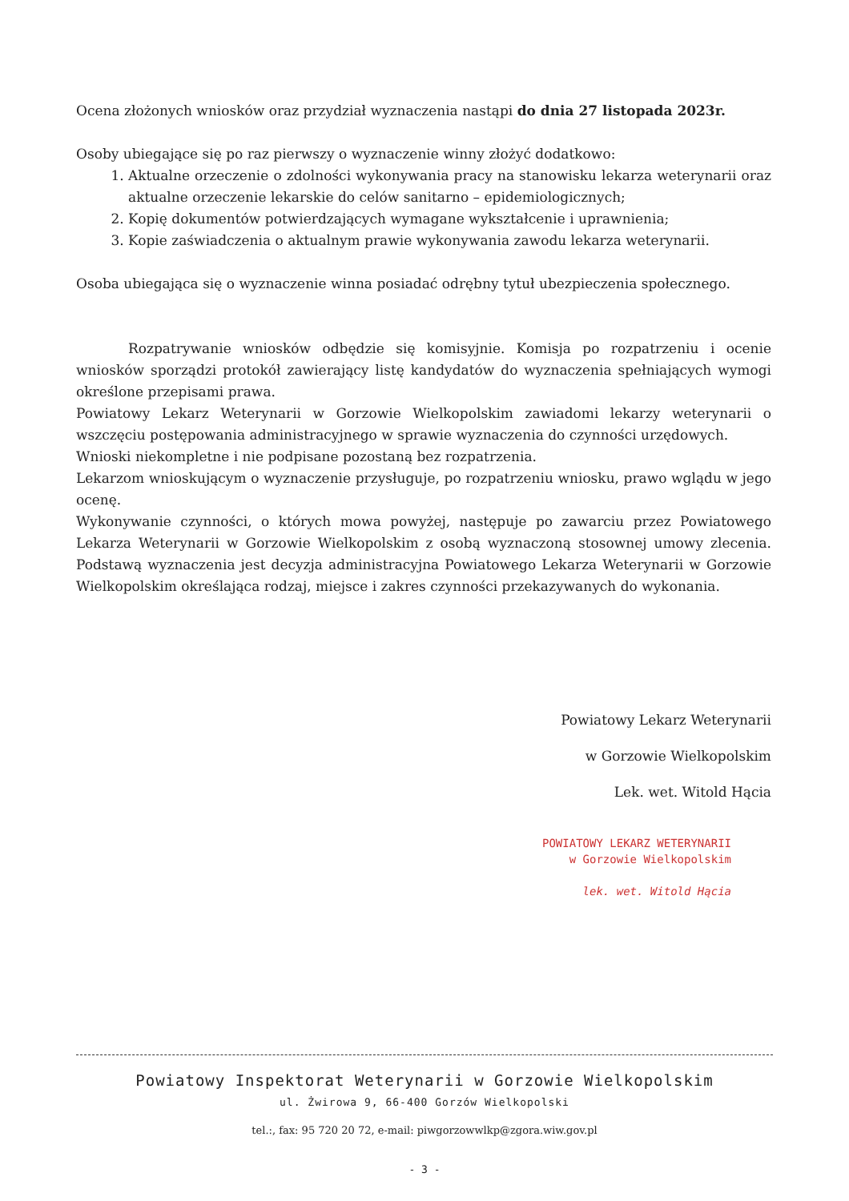Ocena złożonych wniosków oraz przydział wyznaczenia nastąpi do dnia 27 listopada 2023r.
Osoby ubiegające się po raz pierwszy o wyznaczenie winny złożyć dodatkowo:
1. Aktualne orzeczenie o zdolności wykonywania pracy na stanowisku lekarza weterynarii oraz aktualne orzeczenie lekarskie do celów sanitarno – epidemiologicznych;
2. Kopię dokumentów potwierdzających wymagane wykształcenie i uprawnienia;
3. Kopie zaświadczenia o aktualnym prawie wykonywania zawodu lekarza weterynarii.
Osoba ubiegająca się o wyznaczenie winna posiadać odrębny tytuł ubezpieczenia społecznego.
Rozpatrywanie wniosków odbędzie się komisyjnie. Komisja po rozpatrzeniu i ocenie wniosków sporządzi protokół zawierający listę kandydatów do wyznaczenia spełniających wymogi określone przepisami prawa.
Powiatowy Lekarz Weterynarii w Gorzowie Wielkopolskim zawiadomi lekarzy weterynarii o wszczęciu postępowania administracyjnego w sprawie wyznaczenia do czynności urzędowych.
Wnioski niekompletne i nie podpisane pozostaną bez rozpatrzenia.
Lekarzom wnioskującym o wyznaczenie przysługuje, po rozpatrzeniu wniosku, prawo wglądu w jego ocenę.
Wykonywanie czynności, o których mowa powyżej, następuje po zawarciu przez Powiatowego Lekarza Weterynarii w Gorzowie Wielkopolskim z osobą wyznaczoną stosownej umowy zlecenia. Podstawą wyznaczenia jest decyzja administracyjna Powiatowego Lekarza Weterynarii w Gorzowie Wielkopolskim określająca rodzaj, miejsce i zakres czynności przekazywanych do wykonania.
Powiatowy Lekarz Weterynarii
w Gorzowie Wielkopolskim
Lek. wet. Witold Hącia
POWIATOWY LEKARZ WETERYNARII
w Gorzowie Wielkopolskim
lek. wet. Witold Hącia
Powiatowy Inspektorat Weterynarii w Gorzowie Wielkopolskim
ul. Żwirowa 9, 66-400 Gorzów Wielkopolski
tel.:, fax: 95 720 20 72, e-mail: piwgorzowwlkp@zgora.wiw.gov.pl
- 3 -